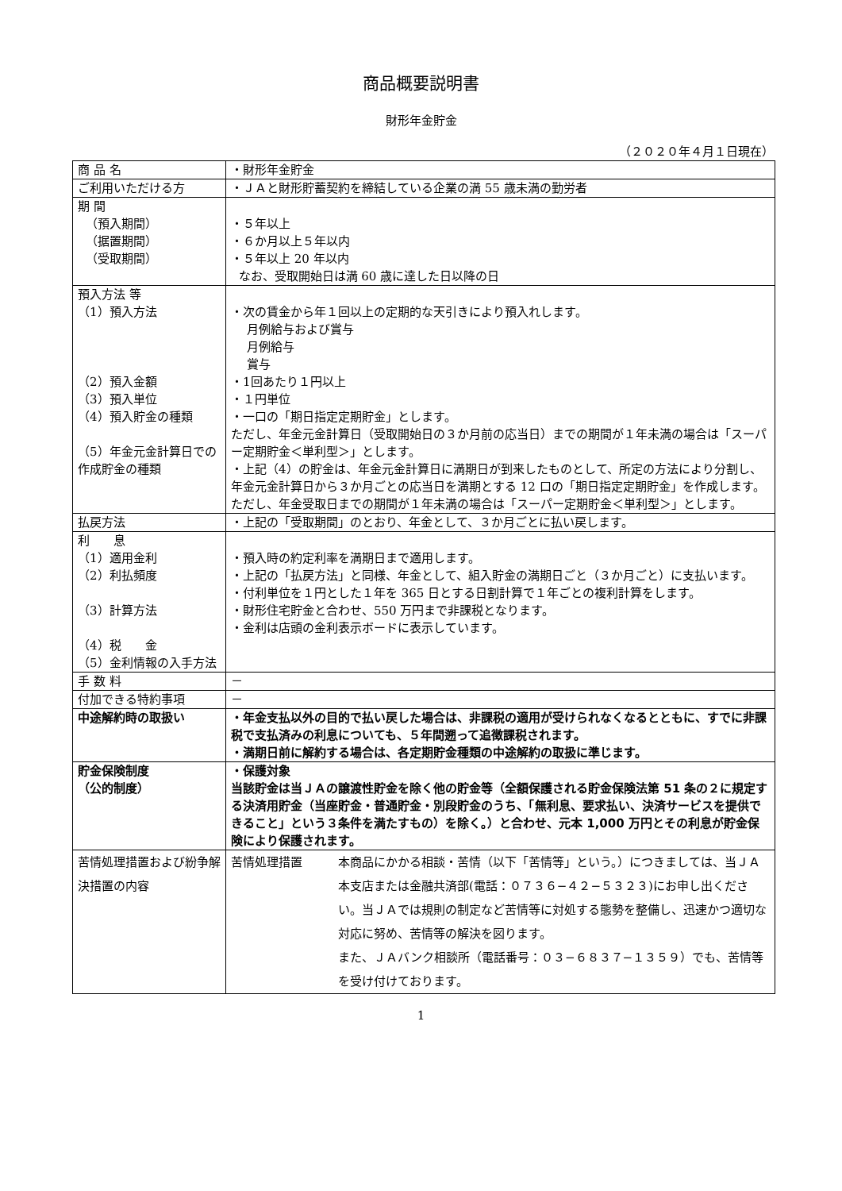商品概要説明書
財形年金貯金
（２０２０年４月１日現在）
| 商 品 名 | ・財形年金貯金 |
| ご利用いただける方 | ・ＪＡと財形貯蓄契約を締結している企業の満 55 歳未満の勤労者 |
| 期 間 （預入期間） （据置期間） （受取期間） | ・５年以上 ・６か月以上５年以内 ・５年以上 20 年以内 なお、受取開始日は満 60 歳に達した日以降の日 |
| 預入方法 等 （1）預入方法 （2）預入金額 （3）預入単位 （4）預入貯金の種類 （5）年金元金計算日での作成貯金の種類 | ・次の賃金から年１回以上の定期的な天引きにより預入れします。 月例給与および賞与 月例給与 賞与 ・1回あたり１円以上 ・１円単位 ・一口の「期日指定定期貯金」とします。 ただし、年金元金計算日（受取開始日の３か月前の応当日）までの期間が１年未満の場合は「スーパー定期貯金＜単利型＞」とします。 ・上記（4）の貯金は、年金元金計算日に満期日が到来したものとして、所定の方法により分割し、年金元金計算日から３か月ごとの応当日を満期とする 12 口の「期日指定定期貯金」を作成します。 ただし、年金受取日までの期間が１年未満の場合は「スーパー定期貯金＜単利型＞」とします。 |
| 払戻方法 | ・上記の「受取期間」のとおり、年金として、３か月ごとに払い戻します。 |
| 利 息 （1）適用金利 （2）利払頻度 （3）計算方法 （4）税 金 （5）金利情報の入手方法 | ・預入時の約定利率を満期日まで適用します。 ・上記の「払戻方法」と同様、年金として、組入貯金の満期日ごと（３か月ごと）に支払います。 ・付利単位を１円とした１年を 365 日とする日割計算で１年ごとの複利計算をします。 ・財形住宅貯金と合わせ、550 万円まで非課税となります。 ・金利は店頭の金利表示ボードに表示しています。 |
| 手 数 料 | － |
| 付加できる特約事項 | － |
| 中途解約時の取扱い | ・年金支払以外の目的で払い戻した場合は、非課税の適用が受けられなくなるとともに、すでに非課税で支払済みの利息についても、５年間遡って追徴課税されます。 ・満期日前に解約する場合は、各定期貯金種類の中途解約の取扱に準じます。 |
| 貯金保険制度 （公的制度） | ・保護対象 当該貯金は当ＪＡの譲渡性貯金を除く他の貯金等（全額保護される貯金保険法第 51 条の２に規定する決済用貯金（当座貯金・普通貯金・別段貯金のうち、「無利息、要求払い、決済サービスを提供できること」という３条件を満たすもの）を除く。）と合わせ、元本 1,000 万円とその利息が貯金保険により保護されます。 |
| 苦情処理措置および紛争解決措置の内容 | 苦情処理措置 本商品にかかる相談・苦情（以下「苦情等」という。）につきましては、当ＪＡ本支店または金融共済部(電話：０７３６−４２−５３２３)にお申し出ください。当ＪＡでは規則の制定など苦情等に対処する態勢を整備し、迅速かつ適切な対応に努め、苦情等の解決を図ります。 また、ＪＡバンク相談所（電話番号：０３−６８３７−１３５９）でも、苦情等を受け付けております。 |
1